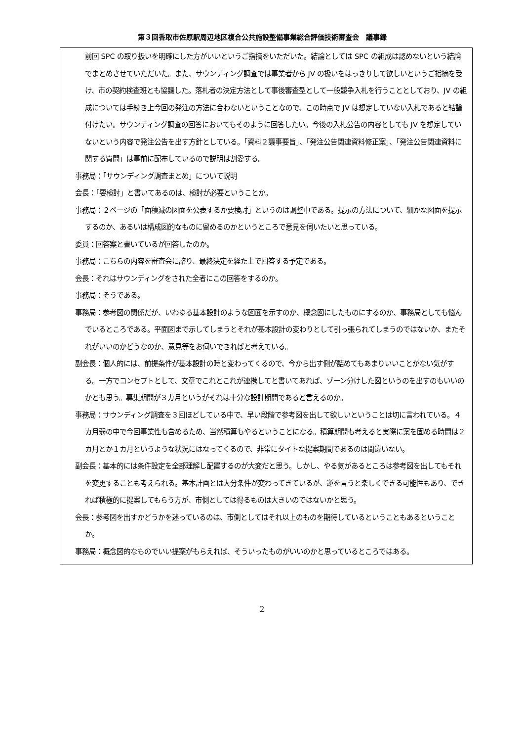第３回香取市佐原駅周辺地区複合公共施設整備事業総合評価技術審査会　議事録
前回 SPC の取り扱いを明確にした方がいいというご指摘をいただいた。結論としては SPC の組成は認めないという結論でまとめさせていただいた。また、サウンディング調査では事業者から JV の扱いをはっきりして欲しいというご指摘を受け、市の契約検査班とも協議した。落札者の決定方法として事後審査型として一般競争入札を行うこととしており、JV の組成については手続き上今回の発注の方法に合わないということなので、この時点で JV は想定していない入札であると結論付けたい。サウンディング調査の回答においてもそのように回答したい。今後の入札公告の内容としても JV を想定していないという内容で発注公告を出す方針としている。「資料２議事要旨」、「発注公告関連資料修正案」、「発注公告関連資料に関する質問」は事前に配布しているので説明は割愛する。
事務局：「サウンディング調査まとめ」について説明
会長：「要検討」と書いてあるのは、検討が必要ということか。
事務局：２ページの「面積減の図面を公表するか要検討」というのは調整中である。提示の方法について、細かな図面を提示するのか、あるいは構成図的なものに留めるのかというところで意見を伺いたいと思っている。
委員：回答案と書いているが回答したのか。
事務局：こちらの内容を審査会に諮り、最終決定を経た上で回答する予定である。
会長：それはサウンディングをされた全者にこの回答をするのか。
事務局：そうである。
事務局：参考図の関係だが、いわゆる基本設計のような図面を示すのか、概念図にしたものにするのか、事務局としても悩んでいるところである。平面図まで示してしまうとそれが基本設計の変わりとして引っ張られてしまうのではないか、またそれがいいのかどうなのか、意見等をお伺いできればと考えている。
副会長：個人的には、前提条件が基本設計の時と変わってくるので、今から出す側が詰めてもあまりいいことがない気がする。一方でコンセプトとして、文章でこれとこれが連携してと書いてあれば、ゾーン分けした図というのを出すのもいいのかとも思う。募集期間が３カ月というがそれは十分な設計期間であると言えるのか。
事務局：サウンディング調査を３回ほどしている中で、早い段階で参考図を出して欲しいということは切に言われている。４カ月弱の中で今回事業性も含めるため、当然積算もやるということになる。積算期間も考えると実際に案を固める時間は２カ月とか１カ月というような状況にはなってくるので、非常にタイトな提案期間であるのは間違いない。
副会長：基本的には条件設定を全部理解し配置するのが大変だと思う。しかし、やる気があるところは参考図を出してもそれを変更することも考えられる。基本計画とは大分条件が変わってきているが、逆を言うと楽しくできる可能性もあり、できれば積極的に提案してもらう方が、市側としては得るものは大きいのではないかと思う。
会長：参考図を出すかどうかを迷っているのは、市側としてはそれ以上のものを期待しているということもあるということか。
事務局：概念図的なものでいい提案がもらえれば、そういったものがいいのかと思っているところではある。
2